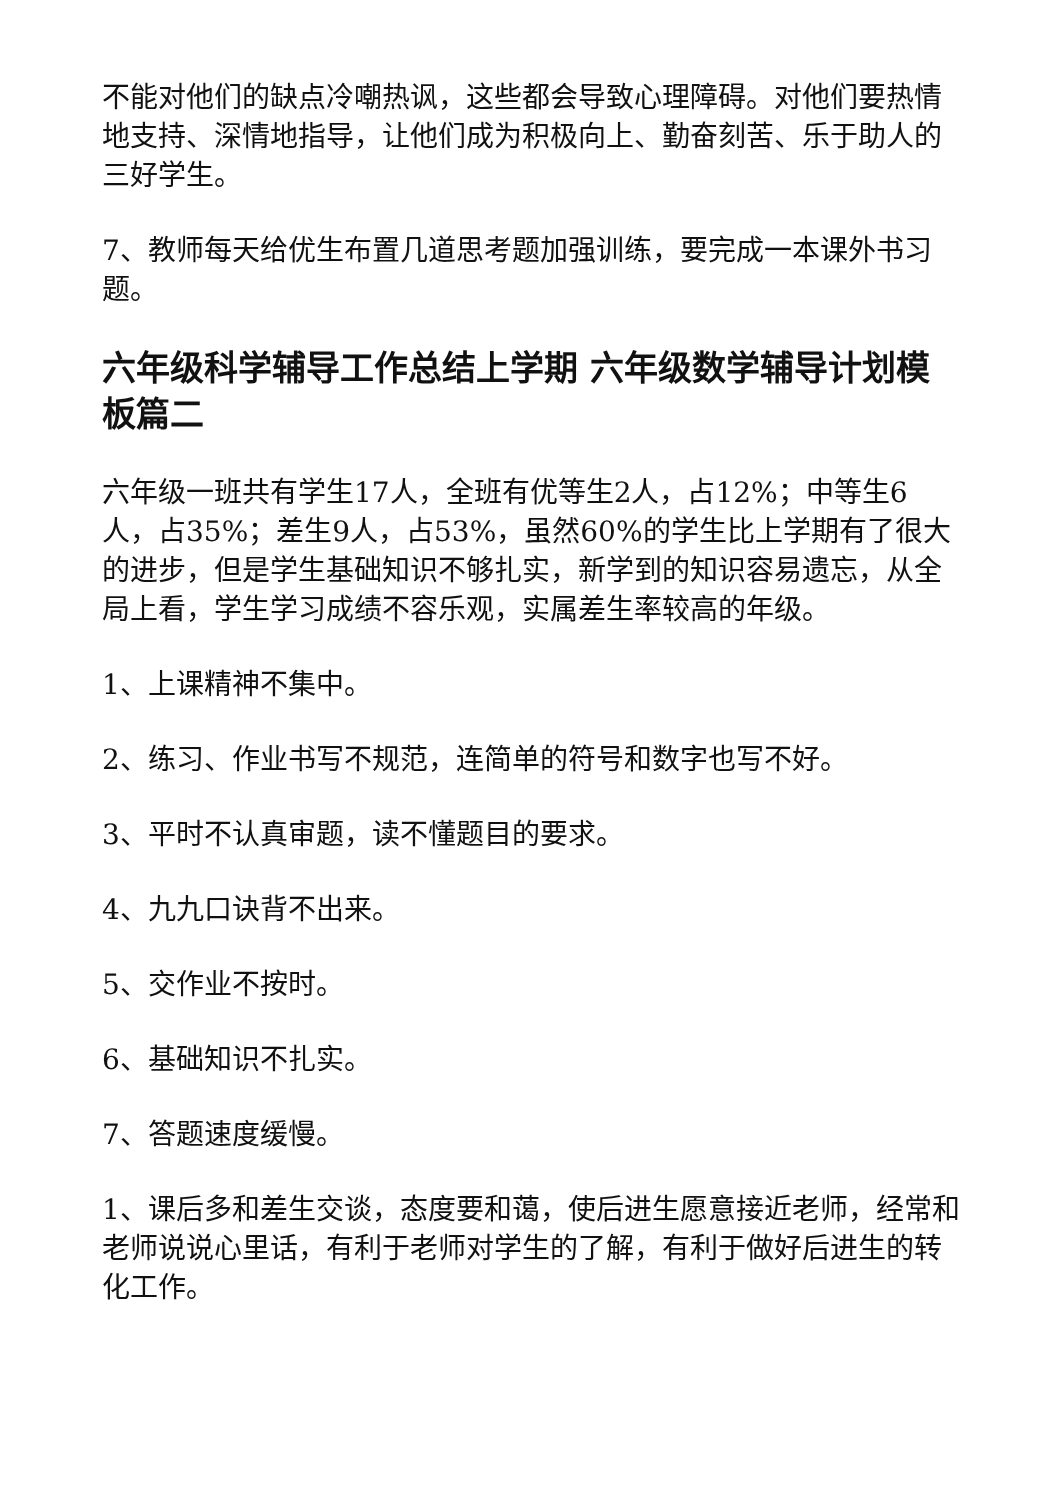不能对他们的缺点冷嘲热讽，这些都会导致心理障碍。对他们要热情地支持、深情地指导，让他们成为积极向上、勤奋刻苦、乐于助人的三好学生。
7、教师每天给优生布置几道思考题加强训练，要完成一本课外书习题。
六年级科学辅导工作总结上学期 六年级数学辅导计划模板篇二
六年级一班共有学生17人，全班有优等生2人，占12%；中等生6人，占35%；差生9人，占53%，虽然60%的学生比上学期有了很大的进步，但是学生基础知识不够扎实，新学到的知识容易遗忘，从全局上看，学生学习成绩不容乐观，实属差生率较高的年级。
1、上课精神不集中。
2、练习、作业书写不规范，连简单的符号和数字也写不好。
3、平时不认真审题，读不懂题目的要求。
4、九九口诀背不出来。
5、交作业不按时。
6、基础知识不扎实。
7、答题速度缓慢。
1、课后多和差生交谈，态度要和蔼，使后进生愿意接近老师，经常和老师说说心里话，有利于老师对学生的了解，有利于做好后进生的转化工作。